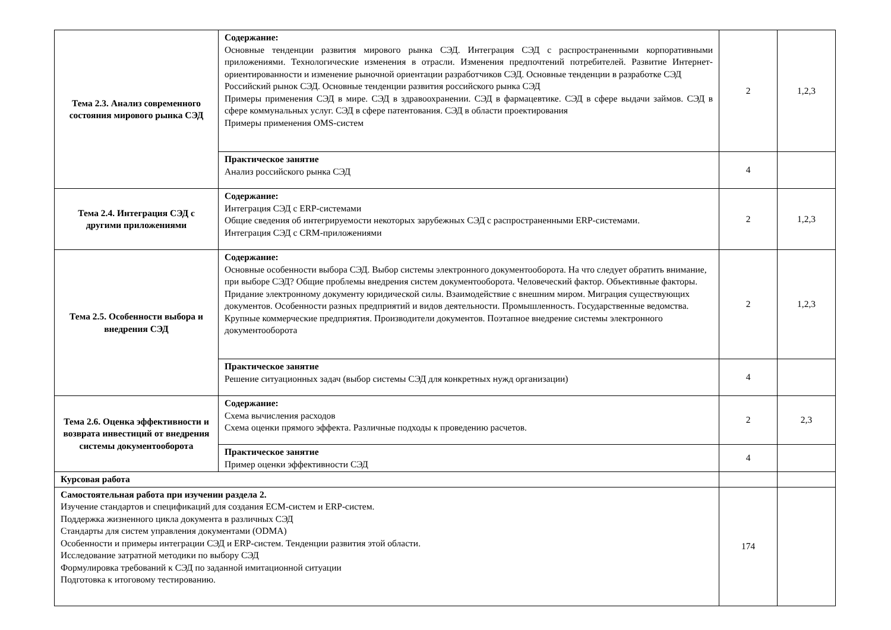| Тема 2.3. Анализ современного состояния мирового рынка СЭД | Содержание: Основные тенденции развития мирового рынка СЭД. Интеграция СЭД с распространенными корпоративными приложениями. Технологические изменения в отрасли. Изменения предпочтений потребителей. Развитие Интернет-ориентированности и изменение рыночной ориентации разработчиков СЭД. Основные тенденции в разработке СЭД Российский рынок СЭД. Основные тенденции развития российского рынка СЭД Примеры применения СЭД в мире. СЭД в здравоохранении. СЭД в фармацевтике. СЭД в сфере выдачи займов. СЭД в сфере коммунальных услуг. СЭД в сфере патентования. СЭД в области проектирования Примеры применения OMS-систем | 2 | 1,2,3 |
| | Практическое занятие Анализ российского рынка СЭД | 4 | |
| Тема 2.4. Интеграция СЭД с другими приложениями | Содержание: Интеграция СЭД с ERP-системами Общие сведения об интегрируемости некоторых зарубежных СЭД с распространенными ERP-системами. Интеграция СЭД с CRM-приложениями | 2 | 1,2,3 |
| Тема 2.5. Особенности выбора и внедрения СЭД | Содержание: Основные особенности выбора СЭД. Выбор системы электронного документооборота. На что следует обратить внимание, при выборе СЭД? Общие проблемы внедрения систем документооборота. Человеческий фактор. Объективные факторы. Придание электронному документу юридической силы. Взаимодействие с внешним миром. Миграция существующих документов. Особенности разных предприятий и видов деятельности. Промышленность. Государственные ведомства. Крупные коммерческие предприятия. Производители документов. Поэтапное внедрение системы электронного документооборота | 2 | 1,2,3 |
| | Практическое занятие Решение ситуационных задач (выбор системы СЭД для конкретных нужд организации) | 4 | |
| Тема 2.6. Оценка эффективности и возврата инвестиций от внедрения системы документооборота | Содержание: Схема вычисления расходов Схема оценки прямого эффекта. Различные подходы к проведению расчетов. | 2 | 2,3 |
| | Практическое занятие Пример оценки эффективности СЭД | 4 | |
| Курсовая работа | | | |
| Самостоятельная работа при изучении раздела 2. Изучение стандартов и спецификаций для создания ECM-систем и ERP-систем. Поддержка жизненного цикла документа в различных СЭД Стандарты для систем управления документами (ODMA) Особенности и примеры интеграции СЭД и ERP-систем. Тенденции развития этой области. Исследование затратной методики по выбору СЭД Формулировка требований к СЭД по заданной имитационной ситуации Подготовка к итоговому тестированию. | | 174 | |